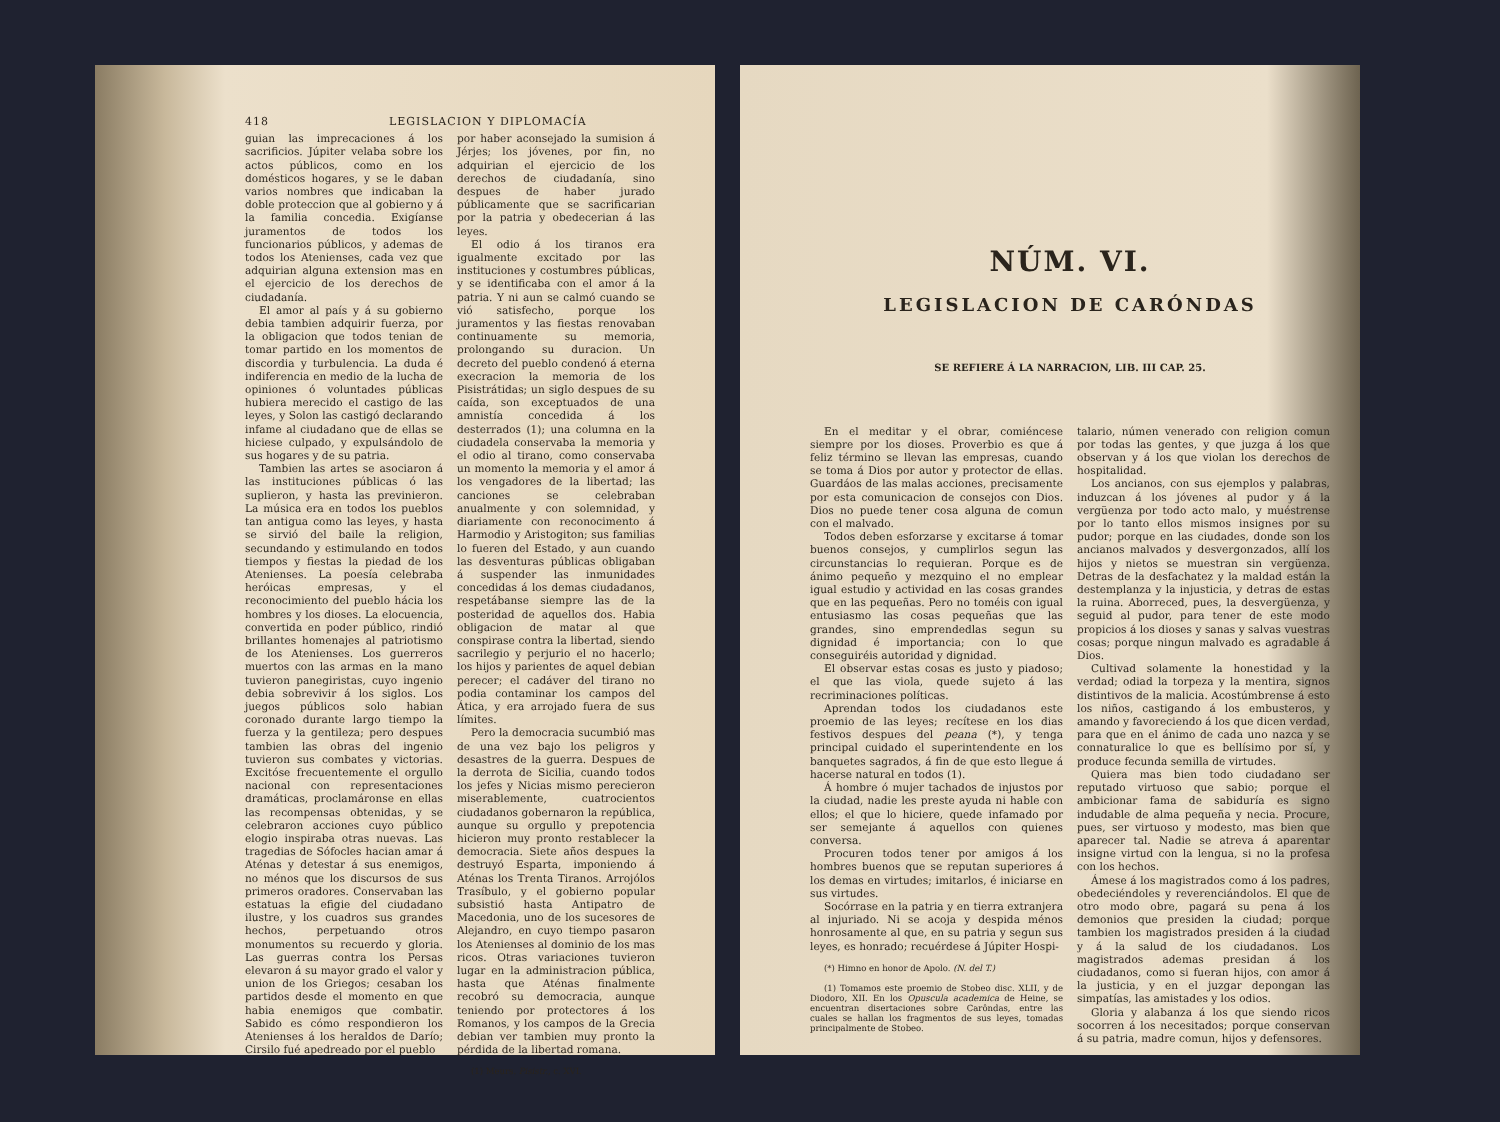418 LEGISLACION Y DIPLOMACÍA
guian las imprecaciones á los sacrificios. Júpiter velaba sobre los actos públicos, como en los domésticos hogares, y se le daban varios nombres que indicaban la doble proteccion que al gobierno y á la familia concedia. Exigíanse juramentos de todos los funcionarios públicos, y ademas de todos los Atenienses, cada vez que adquirian alguna extension mas en el ejercicio de los derechos de ciudadanía.
El amor al país y á su gobierno debia tambien adquirir fuerza, por la obligacion que todos tenian de tomar partido en los momentos de discordia y turbulencia. La duda é indiferencia en medio de la lucha de opiniones ó voluntades públicas hubiera merecido el castigo de las leyes, y Solon las castigó declarando infame al ciudadano que de ellas se hiciese culpado, y expulsándolo de sus hogares y de su patria.
Tambien las artes se asociaron á las instituciones públicas ó las suplieron, y hasta las previnieron. La música era en todos los pueblos tan antigua como las leyes, y hasta se sirvió del baile la religion, secundando y estimulando en todos tiempos y fiestas la piedad de los Atenienses. La poesía celebraba heróicas empresas, y el reconocimiento del pueblo hácia los hombres y los dioses. La elocuencia, convertida en poder público, rindió brillantes homenajes al patriotismo de los Atenienses. Los guerreros muertos con las armas en la mano tuvieron panegiristas, cuyo ingenio debia sobrevivir á los siglos. Los juegos públicos solo habian coronado durante largo tiempo la fuerza y la gentileza; pero despues tambien las obras del ingenio tuvieron sus combates y victorias. Excitóse frecuentemente el orgullo nacional con representaciones dramáticas, proclamáronse en ellas las recompensas obtenidas, y se celebraron acciones cuyo público elogio inspiraba otras nuevas. Las tragedias de Sófocles hacian amar á Aténas y detestar á sus enemigos, no ménos que los discursos de sus primeros oradores. Conservaban las estatuas la efigie del ciudadano ilustre, y los cuadros sus grandes hechos, perpetuando otros monumentos su recuerdo y gloria. Las guerras contra los Persas elevaron á su mayor grado el valor y union de los Griegos; cesaban los partidos desde el momento en que habia enemigos que combatir. Sabido es cómo respondieron los Atenienses á los heraldos de Darío; Cirsilo fué apedreado por el pueblo
por haber aconsejado la sumision á Jérjes; los jóvenes, por fin, no adquirian el ejercicio de los derechos de ciudadanía, sino despues de haber jurado públicamente que se sacrificarian por la patria y obedecerian á las leyes.
El odio á los tiranos era igualmente excitado por las instituciones y costumbres públicas, y se identificaba con el amor á la patria. Y ni aun se calmó cuando se vió satisfecho, porque los juramentos y las fiestas renovaban continuamente su memoria, prolongando su duracion. Un decreto del pueblo condenó á eterna execracion la memoria de los Pisistrátidas; un siglo despues de su caída, son exceptuados de una amnistía concedida á los desterrados (1); una columna en la ciudadela conservaba la memoria y el odio al tirano, como conservaba un momento la memoria y el amor á los vengadores de la libertad; las canciones se celebraban anualmente y con solemnidad, y diariamente con reconocimento á Harmodio y Aristogiton; sus familias lo fueren del Estado, y aun cuando las desventuras públicas obligaban á suspender las inmunidades concedidas á los demas ciudadanos, respetábanse siempre las de la posteridad de aquellos dos. Habia obligacion de matar al que conspirase contra la libertad, siendo sacrilegio y perjurio el no hacerlo; los hijos y parientes de aquel debian perecer; el cadáver del tirano no podia contaminar los campos del Ática, y era arrojado fuera de sus límites.
Pero la democracia sucumbió mas de una vez bajo los peligros y desastres de la guerra. Despues de la derrota de Sicilia, cuando todos los jefes y Nicias mismo perecieron miserablemente, cuatrocientos ciudadanos gobernaron la república, aunque su orgullo y prepotencia hicieron muy pronto restablecer la democracia. Siete años despues la destruyó Esparta, imponiendo á Aténas los Trenta Tiranos. Arrojólos Trasíbulo, y el gobierno popular subsistió hasta Antipatro de Macedonia, uno de los sucesores de Alejandro, en cuyo tiempo pasaron los Atenienses al dominio de los mas ricos. Otras variaciones tuvieron lugar en la administracion pública, hasta que Aténas finalmente recobró su democracia, aunque teniendo por protectores á los Romanos, y los campos de la Grecia debian ver tambien muy pronto la pérdida de la libertad romana.
(1) Meurs. Pisistr., c. XVI.
NÚM. VI.
LEGISLACION DE CARÓNDAS
SE REFIERE Á LA NARRACION, LIB. III CAP. 25.
En el meditar y el obrar, comiéncese siempre por los dioses. Proverbio es que á feliz término se llevan las empresas, cuando se toma á Dios por autor y protector de ellas. Guardáos de las malas acciones, precisamente por esta comunicacion de consejos con Dios. Dios no puede tener cosa alguna de comun con el malvado.
Todos deben esforzarse y excitarse á tomar buenos consejos, y cumplirlos segun las circunstancias lo requieran. Porque es de ánimo pequeño y mezquino el no emplear igual estudio y actividad en las cosas grandes que en las pequeñas. Pero no toméis con igual entusiasmo las cosas pequeñas que las grandes, sino emprendedlas segun su dignidad é importancia; con lo que conseguiréis autoridad y dignidad.
El observar estas cosas es justo y piadoso; el que las viola, quede sujeto á las recriminaciones políticas.
Aprendan todos los ciudadanos este proemio de las leyes; recítese en los dias festivos despues del peana (*), y tenga principal cuidado el superintendente en los banquetes sagrados, á fin de que esto llegue á hacerse natural en todos (1).
Á hombre ó mujer tachados de injustos por la ciudad, nadie les preste ayuda ni hable con ellos; el que lo hiciere, quede infamado por ser semejante á aquellos con quienes conversa.
Procuren todos tener por amigos á los hombres buenos que se reputan superiores á los demas en virtudes; imitarlos, é iniciarse en sus virtudes.
Socórrase en la patria y en tierra extranjera al injuriado. Ni se acoja y despida ménos honrosamente al que, en su patria y segun sus leyes, es honrado; recuérdese á Júpiter Hospi-
(*) Himno en honor de Apolo. (N. del T.)
(1) Tomamos este proemio de Stobeo disc. XLII, y de Diodoro, XII. En los Opuscula academica de Heine, se encuentran disertaciones sobre Carôndas, entre las cuales se hallan los fragmentos de sus leyes, tomadas principalmente de Stobeo.
talario, númen venerado con religion comun por todas las gentes, y que juzga á los que observan y á los que violan los derechos de hospitalidad.
Los ancianos, con sus ejemplos y palabras, induzcan á los jóvenes al pudor y á la vergüenza por todo acto malo, y muéstrense por lo tanto ellos mismos insignes por su pudor; porque en las ciudades, donde son los ancianos malvados y desvergonzados, allí los hijos y nietos se muestran sin vergüenza. Detras de la desfachatez y la maldad están la destemplanza y la injusticia, y detras de estas la ruina. Aborreced, pues, la desvergüenza, y seguid al pudor, para tener de este modo propicios á los dioses y sanas y salvas vuestras cosas; porque ningun malvado es agradable á Dios.
Cultivad solamente la honestidad y la verdad; odiad la torpeza y la mentira, signos distintivos de la malicia. Acostúmbrense á esto los niños, castigando á los embusteros, y amando y favoreciendo á los que dicen verdad, para que en el ánimo de cada uno nazca y se connaturalice lo que es bellísimo por sí, y produce fecunda semilla de virtudes.
Quiera mas bien todo ciudadano ser reputado virtuoso que sabio; porque el ambicionar fama de sabiduría es signo indudable de alma pequeña y necia. Procure, pues, ser virtuoso y modesto, mas bien que aparecer tal. Nadie se atreva á aparentar insigne virtud con la lengua, si no la profesa con los hechos.
Ámese á los magistrados como á los padres, obedeciéndoles y reverenciándolos. El que de otro modo obre, pagará su pena á los demonios que presiden la ciudad; porque tambien los magistrados presiden á la ciudad y á la salud de los ciudadanos. Los magistrados ademas presidan á los ciudadanos, como si fueran hijos, con amor á la justicia, y en el juzgar depongan las simpatías, las amistades y los odios.
Gloria y alabanza á los que siendo ricos socorren á los necesitados; porque conservan á su patria, madre comun, hijos y defensores.